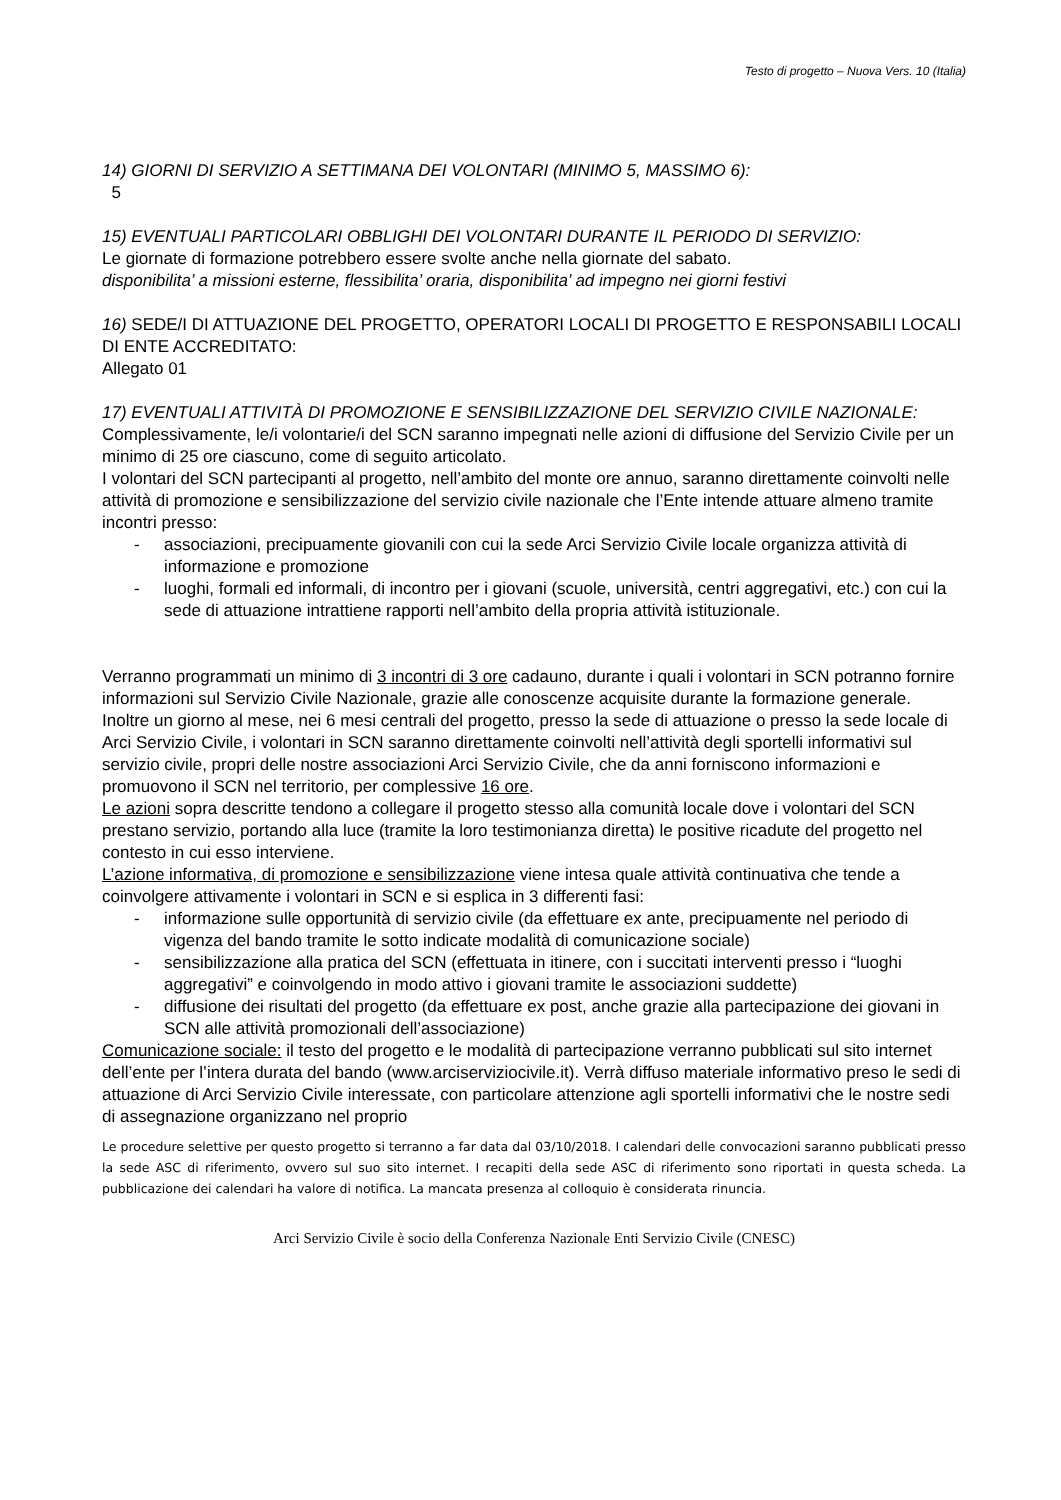Testo di progetto – Nuova Vers. 10 (Italia)
14) GIORNI DI SERVIZIO A SETTIMANA DEI VOLONTARI (MINIMO 5, MASSIMO 6):
5
15) EVENTUALI PARTICOLARI OBBLIGHI DEI VOLONTARI DURANTE IL PERIODO DI SERVIZIO:
Le giornate di formazione potrebbero essere svolte anche nella giornate del sabato.
disponibilita’ a missioni esterne, flessibilita’ oraria, disponibilita’ ad impegno nei giorni festivi
16) SEDE/I DI ATTUAZIONE DEL PROGETTO, OPERATORI LOCALI DI PROGETTO E RESPONSABILI LOCALI DI ENTE ACCREDITATO:
Allegato 01
17) EVENTUALI ATTIVITÀ DI PROMOZIONE E SENSIBILIZZAZIONE DEL SERVIZIO CIVILE NAZIONALE:
Complessivamente, le/i volontarie/i del SCN saranno impegnati nelle azioni di diffusione del Servizio Civile per un minimo di 25 ore ciascuno, come di seguito articolato.
I volontari del SCN partecipanti al progetto, nell’ambito del monte ore annuo, saranno direttamente coinvolti nelle attività di promozione e sensibilizzazione del servizio civile nazionale che l’Ente intende attuare almeno tramite incontri presso:
- associazioni, precipuamente giovanili con cui la sede Arci Servizio Civile locale organizza attività di informazione e promozione
- luoghi, formali ed informali, di incontro per i giovani (scuole, università, centri aggregativi, etc.) con cui la sede di attuazione intrattiene rapporti nell’ambito della propria attività istituzionale.
Verranno programmati un minimo di 3 incontri di 3 ore cadauno, durante i quali i volontari in SCN potranno fornire informazioni sul Servizio Civile Nazionale, grazie alle conoscenze acquisite durante la formazione generale.
Inoltre un giorno al mese, nei 6 mesi centrali del progetto, presso la sede di attuazione o presso la sede locale di Arci Servizio Civile, i volontari in SCN saranno direttamente coinvolti nell’attività degli sportelli informativi sul servizio civile, propri delle nostre associazioni Arci Servizio Civile, che da anni forniscono informazioni e promuovono il SCN nel territorio, per complessive 16 ore.
Le azioni sopra descritte tendono a collegare il progetto stesso alla comunità locale dove i volontari del SCN prestano servizio, portando alla luce (tramite la loro testimonianza diretta) le positive ricadute del progetto nel contesto in cui esso interviene.
L’azione informativa, di promozione e sensibilizzazione viene intesa quale attività continuativa che tende a coinvolgere attivamente i volontari in SCN e si esplica in 3 differenti fasi:
- informazione sulle opportunità di servizio civile (da effettuare ex ante, precipuamente nel periodo di vigenza del bando tramite le sotto indicate modalità di comunicazione sociale)
- sensibilizzazione alla pratica del SCN (effettuata in itinere, con i succitati interventi presso i “luoghi aggregativi” e coinvolgendo in modo attivo i giovani tramite le associazioni suddette)
- diffusione dei risultati del progetto (da effettuare ex post, anche grazie alla partecipazione dei giovani in SCN alle attività promozionali dell’associazione)
Comunicazione sociale: il testo del progetto e le modalità di partecipazione verranno pubblicati sul sito internet dell’ente per l’intera durata del bando (www.arciserviziocivile.it). Verrà diffuso materiale informativo preso le sedi di attuazione di Arci Servizio Civile interessate, con particolare attenzione agli sportelli informativi che le nostre sedi di assegnazione organizzano nel proprio
Le procedure selettive per questo progetto si terranno a far data dal 03/10/2018. I calendari delle convocazioni saranno pubblicati presso la sede ASC di riferimento, ovvero sul suo sito internet. I recapiti della sede ASC di riferimento sono riportati in questa scheda. La pubblicazione dei calendari ha valore di notifica. La mancata presenza al colloquio è considerata rinuncia.
Arci Servizio Civile è socio della Conferenza Nazionale Enti Servizio Civile (CNESC)